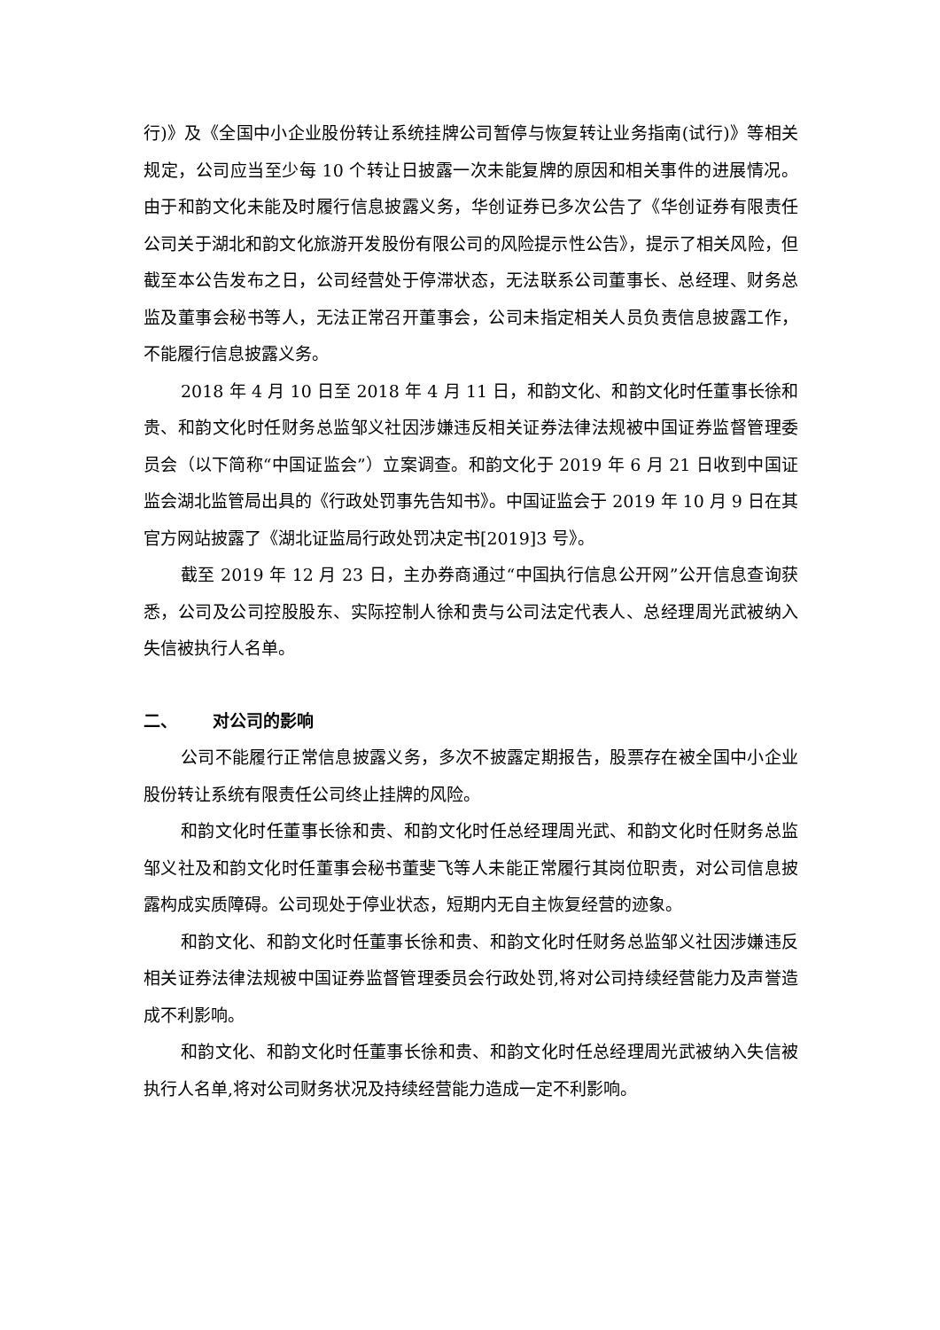行)》及《全国中小企业股份转让系统挂牌公司暂停与恢复转让业务指南(试行)》等相关规定，公司应当至少每 10 个转让日披露一次未能复牌的原因和相关事件的进展情况。由于和韵文化未能及时履行信息披露义务，华创证券已多次公告了《华创证券有限责任公司关于湖北和韵文化旅游开发股份有限公司的风险提示性公告》，提示了相关风险，但截至本公告发布之日，公司经营处于停滞状态，无法联系公司董事长、总经理、财务总监及董事会秘书等人，无法正常召开董事会，公司未指定相关人员负责信息披露工作，不能履行信息披露义务。
2018 年 4 月 10 日至 2018 年 4 月 11 日，和韵文化、和韵文化时任董事长徐和贵、和韵文化时任财务总监邹义社因涉嫌违反相关证券法律法规被中国证券监督管理委员会（以下简称“中国证监会”）立案调查。和韵文化于 2019 年 6 月 21 日收到中国证监会湖北监管局出具的《行政处罚事先告知书》。中国证监会于 2019 年 10 月 9 日在其官方网站披露了《湖北证监局行政处罚决定书[2019]3 号》。
截至 2019 年 12 月 23 日，主办券商通过“中国执行信息公开网”公开信息查询获悉，公司及公司控股股东、实际控制人徐和贵与公司法定代表人、总经理周光武被纳入失信被执行人名单。
二、 对公司的影响
公司不能履行正常信息披露义务，多次不披露定期报告，股票存在被全国中小企业股份转让系统有限责任公司终止挂牌的风险。
和韵文化时任董事长徐和贵、和韵文化时任总经理周光武、和韵文化时任财务总监邹义社及和韵文化时任董事会秘书董斐飞等人未能正常履行其岗位职责，对公司信息披露构成实质障碍。公司现处于停业状态，短期内无自主恢复经营的迹象。
和韵文化、和韵文化时任董事长徐和贵、和韵文化时任财务总监邹义社因涉嫌违反相关证券法律法规被中国证券监督管理委员会行政处罚,将对公司持续经营能力及声誉造成不利影响。
和韵文化、和韵文化时任董事长徐和贵、和韵文化时任总经理周光武被纳入失信被执行人名单,将对公司财务状况及持续经营能力造成一定不利影响。